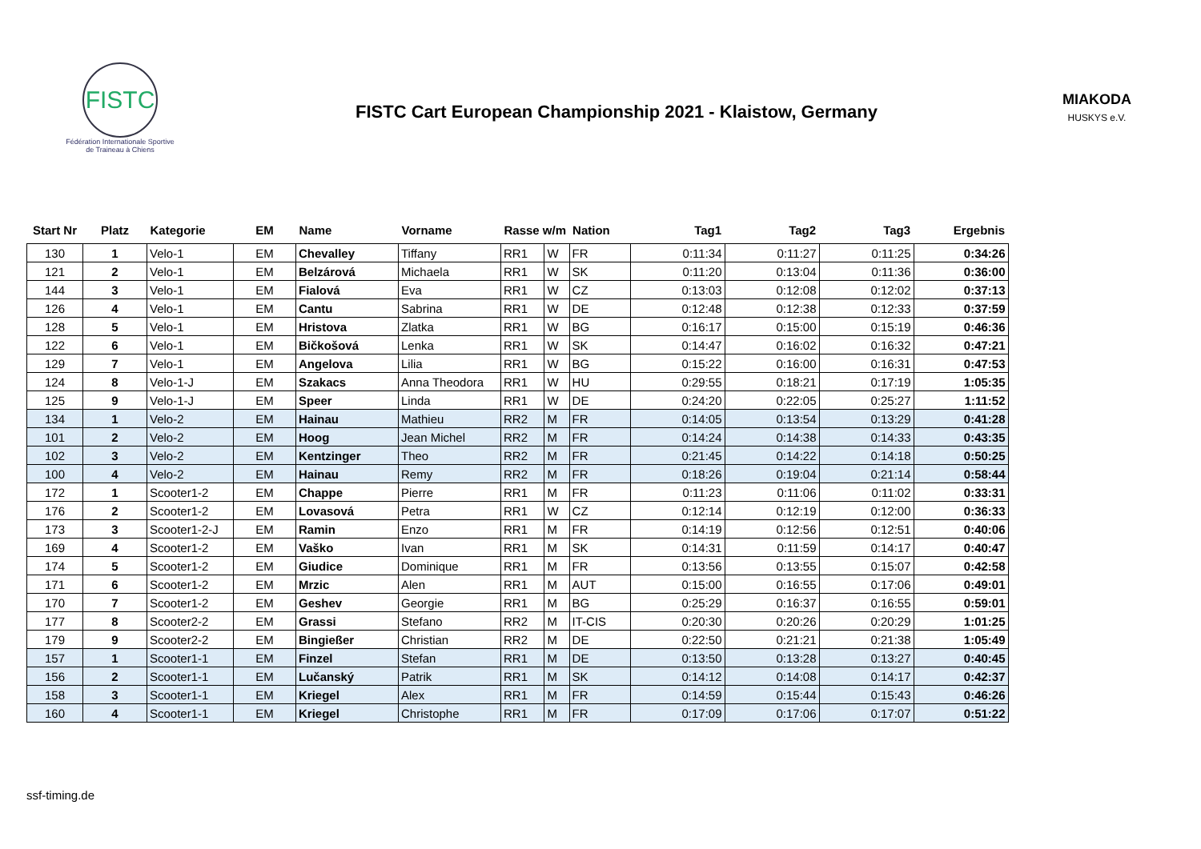FISTC
Fédération Internationale Sportive
de Traineau à Chiens
FISTC Cart European Championship 2021 - Klaistow, Germany
MIAKODA
HUSKYS e.V.
| Start Nr | Platz | Kategorie | EM | Name | Vorname | Rasse w/m | | Nation | Tag1 | Tag2 | Tag3 | Ergebnis |
| --- | --- | --- | --- | --- | --- | --- | --- | --- | --- | --- | --- | --- |
| 130 | 1 | Velo-1 | EM | Chevalley | Tiffany | RR1 | W | FR | 0:11:34 | 0:11:27 | 0:11:25 | 0:34:26 |
| 121 | 2 | Velo-1 | EM | Belzárová | Michaela | RR1 | W | SK | 0:11:20 | 0:13:04 | 0:11:36 | 0:36:00 |
| 144 | 3 | Velo-1 | EM | Fialová | Eva | RR1 | W | CZ | 0:13:03 | 0:12:08 | 0:12:02 | 0:37:13 |
| 126 | 4 | Velo-1 | EM | Cantu | Sabrina | RR1 | W | DE | 0:12:48 | 0:12:38 | 0:12:33 | 0:37:59 |
| 128 | 5 | Velo-1 | EM | Hristova | Zlatka | RR1 | W | BG | 0:16:17 | 0:15:00 | 0:15:19 | 0:46:36 |
| 122 | 6 | Velo-1 | EM | Bičkošová | Lenka | RR1 | W | SK | 0:14:47 | 0:16:02 | 0:16:32 | 0:47:21 |
| 129 | 7 | Velo-1 | EM | Angelova | Lilia | RR1 | W | BG | 0:15:22 | 0:16:00 | 0:16:31 | 0:47:53 |
| 124 | 8 | Velo-1-J | EM | Szakacs | Anna Theodora | RR1 | W | HU | 0:29:55 | 0:18:21 | 0:17:19 | 1:05:35 |
| 125 | 9 | Velo-1-J | EM | Speer | Linda | RR1 | W | DE | 0:24:20 | 0:22:05 | 0:25:27 | 1:11:52 |
| 134 | 1 | Velo-2 | EM | Hainau | Mathieu | RR2 | M | FR | 0:14:05 | 0:13:54 | 0:13:29 | 0:41:28 |
| 101 | 2 | Velo-2 | EM | Hoog | Jean Michel | RR2 | M | FR | 0:14:24 | 0:14:38 | 0:14:33 | 0:43:35 |
| 102 | 3 | Velo-2 | EM | Kentzinger | Theo | RR2 | M | FR | 0:21:45 | 0:14:22 | 0:14:18 | 0:50:25 |
| 100 | 4 | Velo-2 | EM | Hainau | Remy | RR2 | M | FR | 0:18:26 | 0:19:04 | 0:21:14 | 0:58:44 |
| 172 | 1 | Scooter1-2 | EM | Chappe | Pierre | RR1 | M | FR | 0:11:23 | 0:11:06 | 0:11:02 | 0:33:31 |
| 176 | 2 | Scooter1-2 | EM | Lovasová | Petra | RR1 | W | CZ | 0:12:14 | 0:12:19 | 0:12:00 | 0:36:33 |
| 173 | 3 | Scooter1-2-J | EM | Ramin | Enzo | RR1 | M | FR | 0:14:19 | 0:12:56 | 0:12:51 | 0:40:06 |
| 169 | 4 | Scooter1-2 | EM | Vaško | Ivan | RR1 | M | SK | 0:14:31 | 0:11:59 | 0:14:17 | 0:40:47 |
| 174 | 5 | Scooter1-2 | EM | Giudice | Dominique | RR1 | M | FR | 0:13:56 | 0:13:55 | 0:15:07 | 0:42:58 |
| 171 | 6 | Scooter1-2 | EM | Mrzic | Alen | RR1 | M | AUT | 0:15:00 | 0:16:55 | 0:17:06 | 0:49:01 |
| 170 | 7 | Scooter1-2 | EM | Geshev | Georgie | RR1 | M | BG | 0:25:29 | 0:16:37 | 0:16:55 | 0:59:01 |
| 177 | 8 | Scooter2-2 | EM | Grassi | Stefano | RR2 | M | IT-CIS | 0:20:30 | 0:20:26 | 0:20:29 | 1:01:25 |
| 179 | 9 | Scooter2-2 | EM | Bingießer | Christian | RR2 | M | DE | 0:22:50 | 0:21:21 | 0:21:38 | 1:05:49 |
| 157 | 1 | Scooter1-1 | EM | Finzel | Stefan | RR1 | M | DE | 0:13:50 | 0:13:28 | 0:13:27 | 0:40:45 |
| 156 | 2 | Scooter1-1 | EM | Lučanský | Patrik | RR1 | M | SK | 0:14:12 | 0:14:08 | 0:14:17 | 0:42:37 |
| 158 | 3 | Scooter1-1 | EM | Kriegel | Alex | RR1 | M | FR | 0:14:59 | 0:15:44 | 0:15:43 | 0:46:26 |
| 160 | 4 | Scooter1-1 | EM | Kriegel | Christophe | RR1 | M | FR | 0:17:09 | 0:17:06 | 0:17:07 | 0:51:22 |
ssf-timing.de